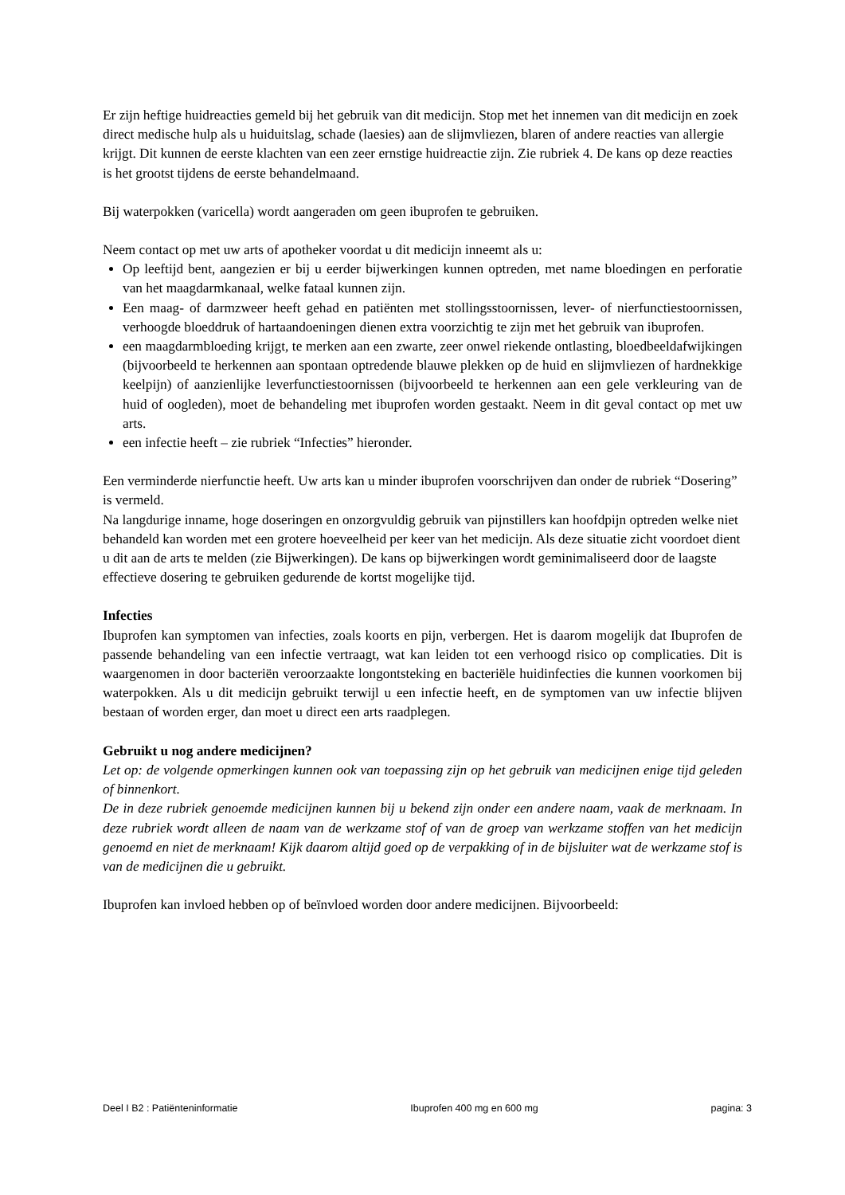Er zijn heftige huidreacties gemeld bij het gebruik van dit medicijn. Stop met het innemen van dit medicijn en zoek direct medische hulp als u huiduitslag, schade (laesies) aan de slijmvliezen, blaren of andere reacties van allergie krijgt. Dit kunnen de eerste klachten van een zeer ernstige huidreactie zijn. Zie rubriek 4. De kans op deze reacties is het grootst tijdens de eerste behandelmaand.
Bij waterpokken (varicella) wordt aangeraden om geen ibuprofen te gebruiken.
Neem contact op met uw arts of apotheker voordat u dit medicijn inneemt als u:
Op leeftijd bent, aangezien er bij u eerder bijwerkingen kunnen optreden, met name bloedingen en perforatie van het maagdarmkanaal, welke fataal kunnen zijn.
Een maag- of darmzweer heeft gehad en patiënten met stollingsstoornissen, lever- of nierfunctiestoornissen, verhoogde bloeddruk of hartaandoeningen dienen extra voorzichtig te zijn met het gebruik van ibuprofen.
een maagdarmbloeding krijgt, te merken aan een zwarte, zeer onwel riekende ontlasting, bloedbeeldafwijkingen (bijvoorbeeld te herkennen aan spontaan optredende blauwe plekken op de huid en slijmvliezen of hardnekkige keelpijn) of aanzienlijke leverfunctiestoornissen (bijvoorbeeld te herkennen aan een gele verkleuring van de huid of oogleden), moet de behandeling met ibuprofen worden gestaakt. Neem in dit geval contact op met uw arts.
een infectie heeft – zie rubriek “Infecties” hieronder.
Een verminderde nierfunctie heeft. Uw arts kan u minder ibuprofen voorschrijven dan onder de rubriek “Dosering” is vermeld.
Na langdurige inname, hoge doseringen en onzorgvuldig gebruik van pijnstillers kan hoofdpijn optreden welke niet behandeld kan worden met een grotere hoeveelheid per keer van het medicijn. Als deze situatie zicht voordoet dient u dit aan de arts te melden (zie Bijwerkingen). De kans op bijwerkingen wordt geminimaliseerd door de laagste effectieve dosering te gebruiken gedurende de kortst mogelijke tijd.
Infecties
Ibuprofen kan symptomen van infecties, zoals koorts en pijn, verbergen. Het is daarom mogelijk dat Ibuprofen de passende behandeling van een infectie vertraagt, wat kan leiden tot een verhoogd risico op complicaties. Dit is waargenomen in door bacteriën veroorzaakte longontsteking en bacteriële huidinfecties die kunnen voorkomen bij waterpokken. Als u dit medicijn gebruikt terwijl u een infectie heeft, en de symptomen van uw infectie blijven bestaan of worden erger, dan moet u direct een arts raadplegen.
Gebruikt u nog andere medicijnen?
Let op: de volgende opmerkingen kunnen ook van toepassing zijn op het gebruik van medicijnen enige tijd geleden of binnenkort.
De in deze rubriek genoemde medicijnen kunnen bij u bekend zijn onder een andere naam, vaak de merknaam. In deze rubriek wordt alleen de naam van de werkzame stof of van de groep van werkzame stoffen van het medicijn genoemd en niet de merknaam! Kijk daarom altijd goed op de verpakking of in de bijsluiter wat de werkzame stof is van de medicijnen die u gebruikt.
Ibuprofen kan invloed hebben op of beïnvloed worden door andere medicijnen. Bijvoorbeeld:
Deel I B2 : Patiënteninformatie Ibuprofen 400 mg en 600 mg pagina: 3